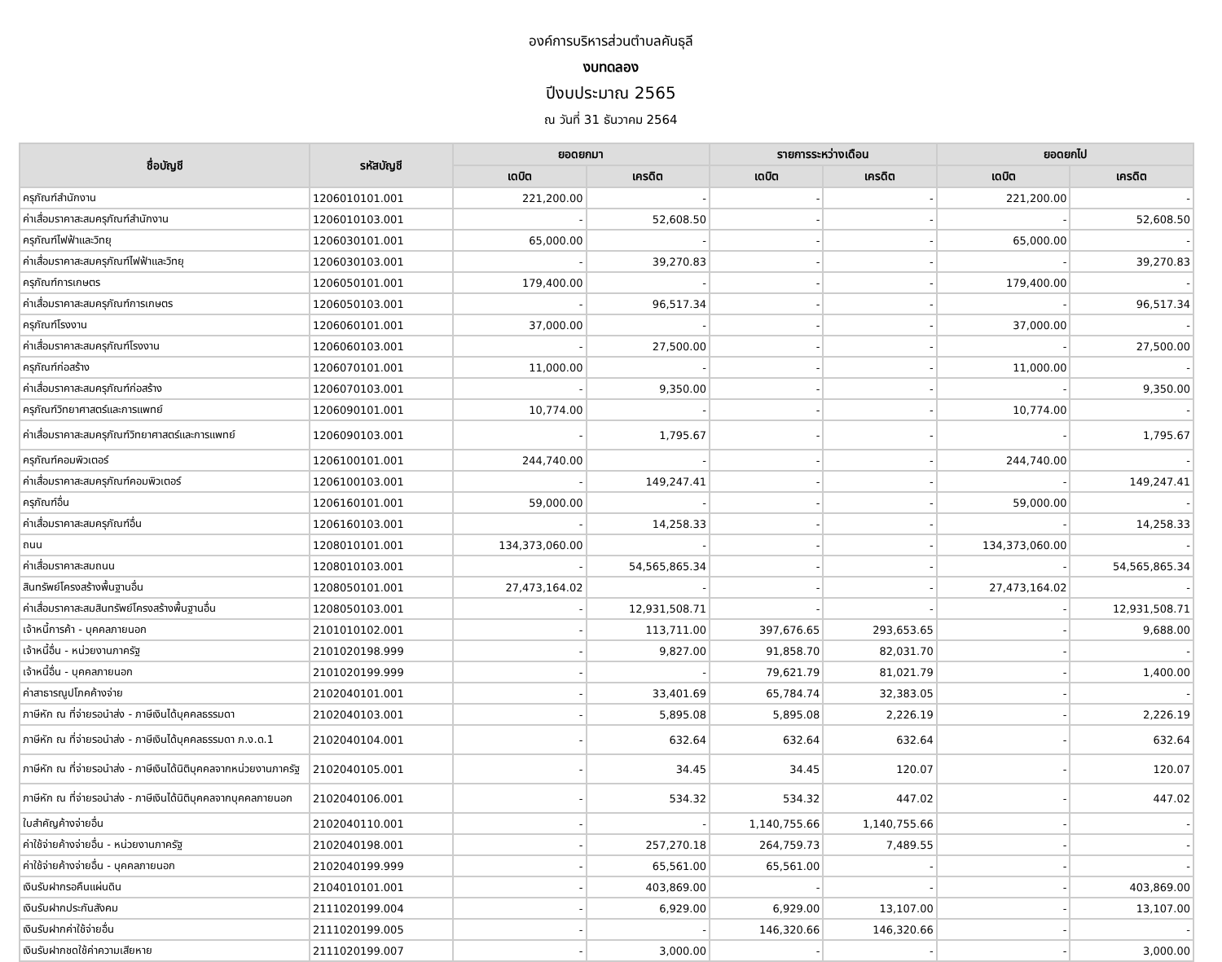องค์การบริหารส่วนตำบลคันธุลี
งบทดลอง
ปีงบประมาณ 2565
ณ วันที่ 31 ธันวาคม 2564
| ชื่อบัญชี | รหัสบัญชี | ยอดยกมา | | รายการระหว่างเดือน | | ยอดยกไป | |
| --- | --- | --- | --- | --- | --- | --- | --- |
| | | เดบิต | เครดิต | เดบิต | เครดิต | เดบิต | เครดิต |
| ครุภัณฑ์สำนักงาน | 1206010101.001 | 221,200.00 | - | - | - | 221,200.00 | - |
| ค่าเสื่อมราคาสะสมครุภัณฑ์สำนักงาน | 1206010103.001 | - | 52,608.50 | - | - | - | 52,608.50 |
| ครุภัณฑ์ไฟฟ้าและวิทยุ | 1206030101.001 | 65,000.00 | - | - | - | 65,000.00 | - |
| ค่าเสื่อมราคาสะสมครุภัณฑ์ไฟฟ้าและวิทยุ | 1206030103.001 | - | 39,270.83 | - | - | - | 39,270.83 |
| ครุภัณฑ์การเกษตร | 1206050101.001 | 179,400.00 | - | - | - | 179,400.00 | - |
| ค่าเสื่อมราคาสะสมครุภัณฑ์การเกษตร | 1206050103.001 | - | 96,517.34 | - | - | - | 96,517.34 |
| ครุภัณฑ์โรงงาน | 1206060101.001 | 37,000.00 | - | - | - | 37,000.00 | - |
| ค่าเสื่อมราคาสะสมครุภัณฑ์โรงงาน | 1206060103.001 | - | 27,500.00 | - | - | - | 27,500.00 |
| ครุภัณฑ์ก่อสร้าง | 1206070101.001 | 11,000.00 | - | - | - | 11,000.00 | - |
| ค่าเสื่อมราคาสะสมครุภัณฑ์ก่อสร้าง | 1206070103.001 | - | 9,350.00 | - | - | - | 9,350.00 |
| ครุภัณฑ์วิทยาศาสตร์และการแพทย์ | 1206090101.001 | 10,774.00 | - | - | - | 10,774.00 | - |
| ค่าเสื่อมราคาสะสมครุภัณฑ์วิทยาศาสตร์และการแพทย์ | 1206090103.001 | - | 1,795.67 | - | - | - | 1,795.67 |
| ครุภัณฑ์คอมพิวเตอร์ | 1206100101.001 | 244,740.00 | - | - | - | 244,740.00 | - |
| ค่าเสื่อมราคาสะสมครุภัณฑ์คอมพิวเตอร์ | 1206100103.001 | - | 149,247.41 | - | - | - | 149,247.41 |
| ครุภัณฑ์อื่น | 1206160101.001 | 59,000.00 | - | - | - | 59,000.00 | - |
| ค่าเสื่อมราคาสะสมครุภัณฑ์อื่น | 1206160103.001 | - | 14,258.33 | - | - | - | 14,258.33 |
| ถนน | 1208010101.001 | 134,373,060.00 | - | - | - | 134,373,060.00 | - |
| ค่าเสื่อมราคาสะสมถนน | 1208010103.001 | - | 54,565,865.34 | - | - | - | 54,565,865.34 |
| สินทรัพย์โครงสร้างพื้นฐานอื่น | 1208050101.001 | 27,473,164.02 | - | - | - | 27,473,164.02 | - |
| ค่าเสื่อมราคาสะสมสินทรัพย์โครงสร้างพื้นฐานอื่น | 1208050103.001 | - | 12,931,508.71 | - | - | - | 12,931,508.71 |
| เจ้าหนี้การค้า - บุคคลภายนอก | 2101010102.001 | - | 113,711.00 | 397,676.65 | 293,653.65 | - | 9,688.00 |
| เจ้าหนี้อื่น - หน่วยงานภาครัฐ | 2101020198.999 | - | 9,827.00 | 91,858.70 | 82,031.70 | - | - |
| เจ้าหนี้อื่น - บุคคลภายนอก | 2101020199.999 | - | - | 79,621.79 | 81,021.79 | - | 1,400.00 |
| ค่าสาธารณูปโภคค้างจ่าย | 2102040101.001 | - | 33,401.69 | 65,784.74 | 32,383.05 | - | - |
| ภาษีหัก ณ ที่จ่ายรอนำส่ง - ภาษีเงินได้บุคคลธรรมดา | 2102040103.001 | - | 5,895.08 | 5,895.08 | 2,226.19 | - | 2,226.19 |
| ภาษีหัก ณ ที่จ่ายรอนำส่ง - ภาษีเงินได้บุคคลธรรมดา ภ.ง.ด.1 | 2102040104.001 | - | 632.64 | 632.64 | 632.64 | - | 632.64 |
| ภาษีหัก ณ ที่จ่ายรอนำส่ง - ภาษีเงินได้นิติบุคคลจากหน่วยงานภาครัฐ | 2102040105.001 | - | 34.45 | 34.45 | 120.07 | - | 120.07 |
| ภาษีหัก ณ ที่จ่ายรอนำส่ง - ภาษีเงินได้นิติบุคคลจากบุคคลภายนอก | 2102040106.001 | - | 534.32 | 534.32 | 447.02 | - | 447.02 |
| ใบสำคัญค้างจ่ายอื่น | 2102040110.001 | - | - | 1,140,755.66 | 1,140,755.66 | - | - |
| ค่าใช้จ่ายค้างจ่ายอื่น - หน่วยงานภาครัฐ | 2102040198.001 | - | 257,270.18 | 264,759.73 | 7,489.55 | - | - |
| ค่าใช้จ่ายค้างจ่ายอื่น - บุคคลภายนอก | 2102040199.999 | - | 65,561.00 | 65,561.00 | - | - | - |
| เงินรับฝากรอคืนแผ่นดิน | 2104010101.001 | - | 403,869.00 | - | - | - | 403,869.00 |
| เงินรับฝากประกันสังคม | 2111020199.004 | - | 6,929.00 | 6,929.00 | 13,107.00 | - | 13,107.00 |
| เงินรับฝากค่าใช้จ่ายอื่น | 2111020199.005 | - | - | 146,320.66 | 146,320.66 | - | - |
| เงินรับฝากชดใช้ค่าความเสียหาย | 2111020199.007 | - | 3,000.00 | - | - | - | 3,000.00 |